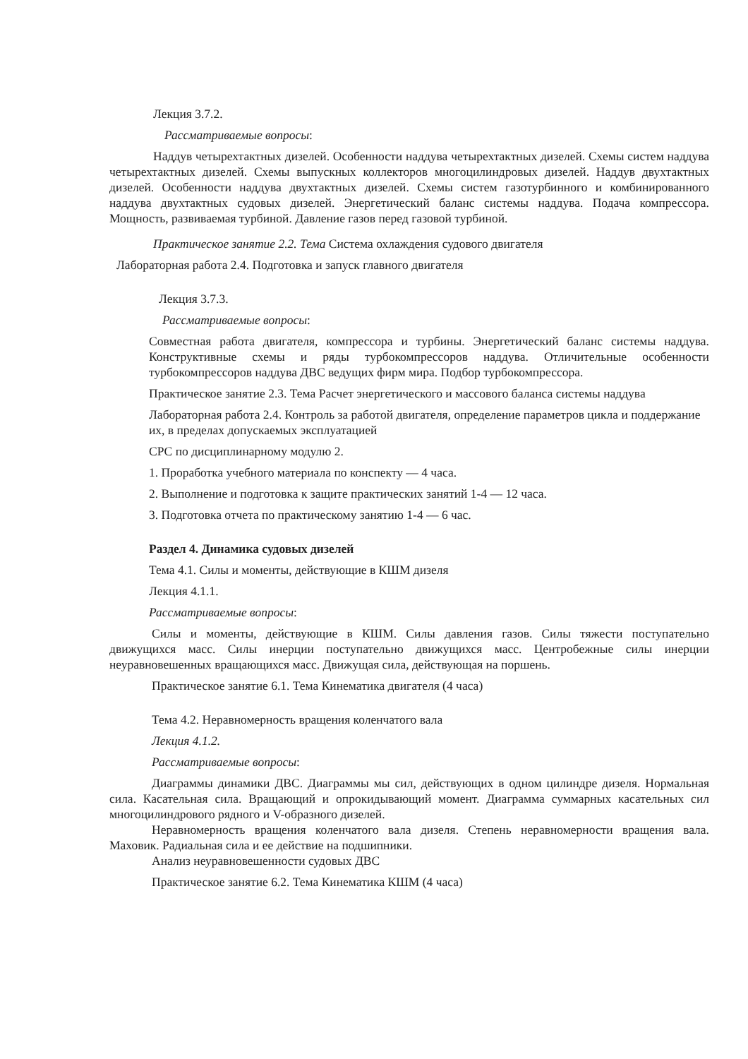Лекция 3.7.2.
Рассматриваемые вопросы:
Наддув четырехтактных дизелей. Особенности наддува четырехтактных дизелей. Схемы систем наддува четырехтактных дизелей. Схемы выпускных коллекторов многоцилиндровых дизелей. Наддув двухтактных дизелей. Особенности наддува двухтактных дизелей. Схемы систем газотурбинного и комбинированного наддува двухтактных судовых дизелей. Энергетический баланс системы наддува. Подача компрессора. Мощность, развиваемая турбиной. Давление газов перед газовой турбиной.
Практическое занятие 2.2. Тема Система охлаждения судового двигателя
Лабораторная работа 2.4. Подготовка и запуск главного двигателя
Лекция 3.7.3.
Рассматриваемые вопросы:
Совместная работа двигателя, компрессора и турбины. Энергетический баланс системы наддува. Конструктивные схемы и ряды турбокомпрессоров наддува. Отличительные особенности турбокомпрессоров наддува ДВС ведущих фирм мира. Подбор турбокомпрессора.
Практическое занятие 2.3. Тема Расчет энергетического и массового баланса системы наддува
Лабораторная работа 2.4. Контроль за работой двигателя, определение параметров цикла и поддержание их, в пределах допускаемых эксплуатацией
СРС по дисциплинарному модулю 2.
1. Проработка учебного материала по конспекту — 4 часа.
2. Выполнение и подготовка к защите практических занятий 1-4 — 12 часа.
3. Подготовка отчета по практическому занятию 1-4 — 6 час.
Раздел 4. Динамика судовых дизелей
Тема 4.1. Силы и моменты, действующие в КШМ дизеля
Лекция 4.1.1.
Рассматриваемые вопросы:
Силы и моменты, действующие в КШМ. Силы давления газов. Силы тяжести поступательно движущихся масс. Силы инерции поступательно движущихся масс. Центробежные силы инерции неуравновешенных вращающихся масс. Движущая сила, действующая на поршень.
Практическое занятие 6.1. Тема Кинематика двигателя (4 часа)
Тема 4.2. Неравномерность вращения коленчатого вала
Лекция 4.1.2.
Рассматриваемые вопросы:
Диаграммы динамики ДВС. Диаграммы мы сил, действующих в одном цилиндре дизеля. Нормальная сила. Касательная сила. Вращающий и опрокидывающий момент. Диаграмма суммарных касательных сил многоцилиндрового рядного и V-образного дизелей.
Неравномерность вращения коленчатого вала дизеля. Степень неравномерности вращения вала. Маховик. Радиальная сила и ее действие на подшипники.
Анализ неуравновешенности судовых ДВС
Практическое занятие 6.2. Тема Кинематика КШМ (4 часа)